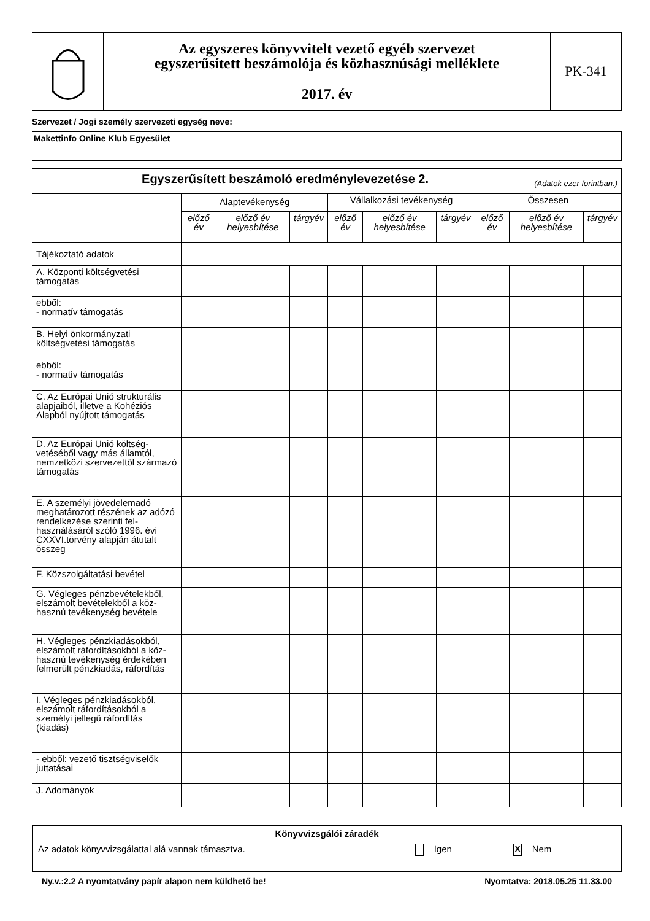| | Az egyszeres könyvvitelt vezető egyéb szervezet egyszerűsített beszámolója és közhasznúsági melléklete 2017. év | PK-341 |
Szervezet / Jogi személy szervezeti egység neve:
Makettinfo Online Klub Egyesület
| Egyszerűsített beszámoló eredménylevezetése 2. (Adatok ezer forintban.) | | | | | | | | | |
| | Alaptevékenység | | | Vállalkozási tevékenység | | | Összesen | | |
| | előző év | előző év helyesbítése | tárgyév | előző év | előző év helyesbítése | tárgyév | előző év | előző év helyesbítése | tárgyév |
| Tájékoztató adatok | | | | | | | | | |
| A. Központi költségvetési támogatás | | | | | | | | | |
| ebből: - normatív támogatás | | | | | | | | | |
| B. Helyi önkormányzati költségvetési támogatás | | | | | | | | | |
| ebből: - normatív támogatás | | | | | | | | | |
| C. Az Európai Unió strukturális alapjaiból, illetve a Kohéziós Alapból nyújtott támogatás | | | | | | | | | |
| D. Az Európai Unió költség-vetéséből vagy más államtól, nemzetközi szervezettől származó támogatás | | | | | | | | | |
| E. A személyi jövedelemadó meghatározott részének az adózó rendelkezése szerinti fel-használásáról szóló 1996. évi CXXVI.törvény alapján átutalt összeg | | | | | | | | | |
| F. Közszolgáltatási bevétel | | | | | | | | | |
| G. Végleges pénzbevételekből, elszámolt bevételekből a köz-hasznú tevékenység bevétele | | | | | | | | | |
| H. Végleges pénzkiadásokból, elszámolt ráfordításokból a köz-hasznú tevékenység érdekében felmerült pénzkiadás, ráfordítás | | | | | | | | | |
| I. Végleges pénzkiadásokból, elszámolt ráfordításokból a személyi jellegű ráfordítás (kiadás) | | | | | | | | | |
| - ebből: vezető tisztségviselők juttatásai | | | | | | | | | |
| J. Adományok | | | | | | | | | |
Könyvvizsgálói záradék
Az adatok könyvvizsgálattal alá vannak támasztva. Igen X Nem
Ny.v.:2.2 A nyomtatvány papír alapon nem küldhető be! Nyomtatva: 2018.05.25 11.33.00